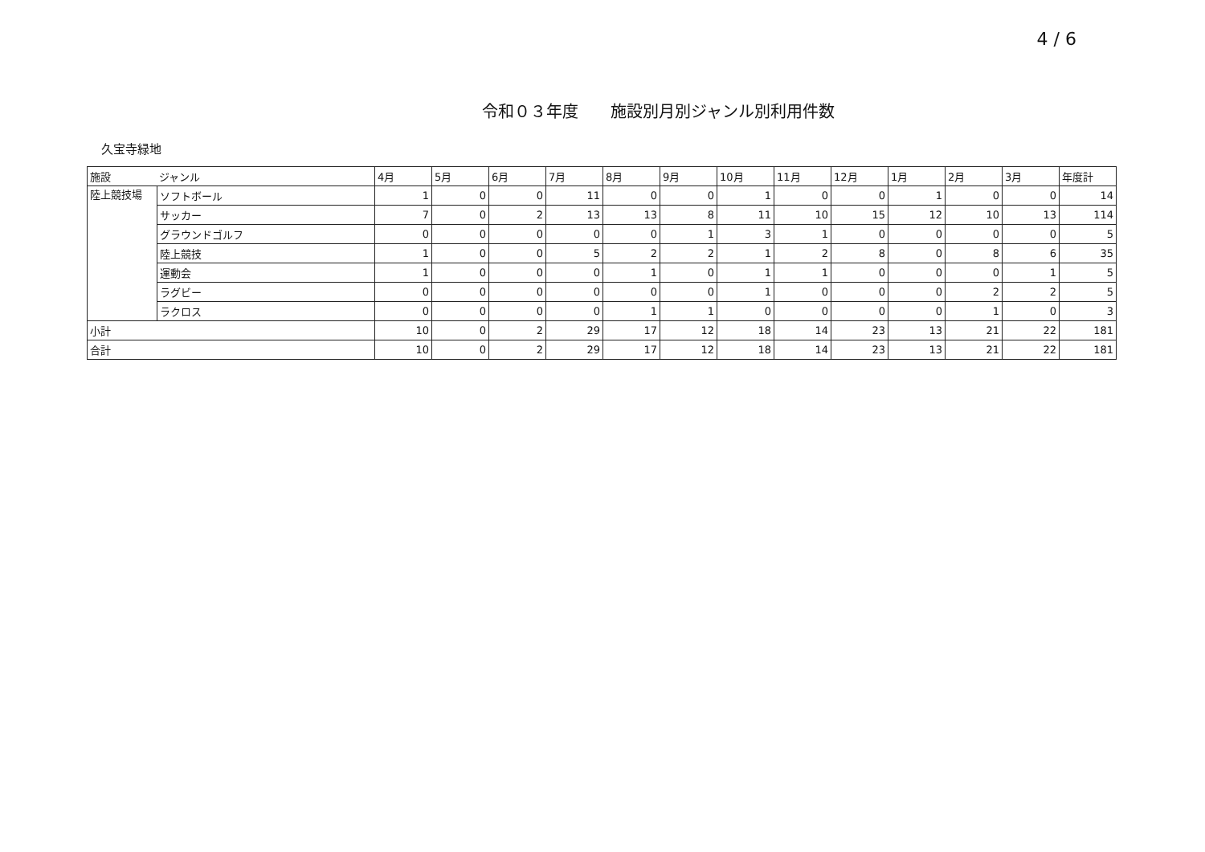4 / 6
令和０３年度　　施設別月別ジャンル別利用件数
久宝寺緑地
| 施設 | ジャンル | 4月 | 5月 | 6月 | 7月 | 8月 | 9月 | 10月 | 11月 | 12月 | 1月 | 2月 | 3月 | 年度計 |
| --- | --- | --- | --- | --- | --- | --- | --- | --- | --- | --- | --- | --- | --- | --- |
| 陸上競技場 | ソフトボール | 1 | 0 | 0 | 11 | 0 | 0 | 1 | 0 | 0 | 1 | 0 | 0 | 14 |
| | サッカー | 7 | 0 | 2 | 13 | 13 | 8 | 11 | 10 | 15 | 12 | 10 | 13 | 114 |
| | グラウンドゴルフ | 0 | 0 | 0 | 0 | 0 | 1 | 3 | 1 | 0 | 0 | 0 | 0 | 5 |
| | 陸上競技 | 1 | 0 | 0 | 5 | 2 | 2 | 1 | 2 | 8 | 0 | 8 | 6 | 35 |
| | 運動会 | 1 | 0 | 0 | 0 | 1 | 0 | 1 | 1 | 0 | 0 | 0 | 1 | 5 |
| | ラグビー | 0 | 0 | 0 | 0 | 0 | 0 | 1 | 0 | 0 | 0 | 2 | 2 | 5 |
| | ラクロス | 0 | 0 | 0 | 0 | 1 | 1 | 0 | 0 | 0 | 0 | 1 | 0 | 3 |
| 小計 | | 10 | 0 | 2 | 29 | 17 | 12 | 18 | 14 | 23 | 13 | 21 | 22 | 181 |
| 合計 | | 10 | 0 | 2 | 29 | 17 | 12 | 18 | 14 | 23 | 13 | 21 | 22 | 181 |